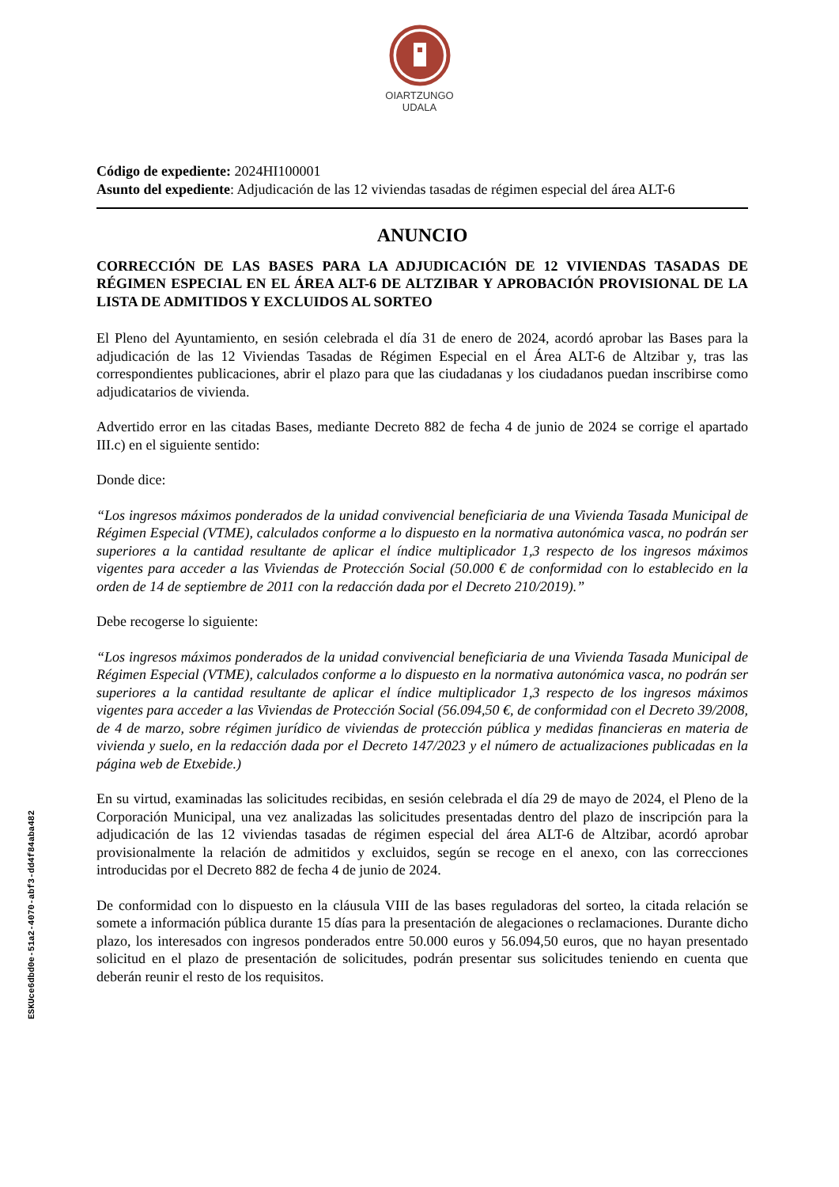OIARTZUNGO
UDALA
Código de expediente: 2024HI100001
Asunto del expediente: Adjudicación de las 12 viviendas tasadas de régimen especial del área ALT-6
ANUNCIO
CORRECCIÓN DE LAS BASES PARA LA ADJUDICACIÓN DE 12 VIVIENDAS TASADAS DE RÉGIMEN ESPECIAL EN EL ÁREA ALT-6 DE ALTZIBAR Y APROBACIÓN PROVISIONAL DE LA LISTA DE ADMITIDOS Y EXCLUIDOS AL SORTEO
El Pleno del Ayuntamiento, en sesión celebrada el día 31 de enero de 2024, acordó aprobar las Bases para la adjudicación de las 12 Viviendas Tasadas de Régimen Especial en el Área ALT-6 de Altzibar y, tras las correspondientes publicaciones, abrir el plazo para que las ciudadanas y los ciudadanos puedan inscribirse como adjudicatarios de vivienda.
Advertido error en las citadas Bases, mediante Decreto 882 de fecha 4 de junio de 2024 se corrige el apartado III.c) en el siguiente sentido:
Donde dice:
“Los ingresos máximos ponderados de la unidad convivencial beneficiaria de una Vivienda Tasada Municipal de Régimen Especial (VTME), calculados conforme a lo dispuesto en la normativa autonómica vasca, no podrán ser superiores a la cantidad resultante de aplicar el índice multiplicador 1,3 respecto de los ingresos máximos vigentes para acceder a las Viviendas de Protección Social (50.000 € de conformidad con lo establecido en la orden de 14 de septiembre de 2011 con la redacción dada por el Decreto 210/2019).”
Debe recogerse lo siguiente:
“Los ingresos máximos ponderados de la unidad convivencial beneficiaria de una Vivienda Tasada Municipal de Régimen Especial (VTME), calculados conforme a lo dispuesto en la normativa autonómica vasca, no podrán ser superiores a la cantidad resultante de aplicar el índice multiplicador 1,3 respecto de los ingresos máximos vigentes para acceder a las Viviendas de Protección Social (56.094,50 €, de conformidad con el Decreto 39/2008, de 4 de marzo, sobre régimen jurídico de viviendas de protección pública y medidas financieras en materia de vivienda y suelo, en la redacción dada por el Decreto 147/2023 y el número de actualizaciones publicadas en la página web de Etxebide.)
En su virtud, examinadas las solicitudes recibidas, en sesión celebrada el día 29 de mayo de 2024, el Pleno de la Corporación Municipal, una vez analizadas las solicitudes presentadas dentro del plazo de inscripción para la adjudicación de las 12 viviendas tasadas de régimen especial del área ALT-6 de Altzibar, acordó aprobar provisionalmente la relación de admitidos y excluidos, según se recoge en el anexo, con las correcciones introducidas por el Decreto 882 de fecha 4 de junio de 2024.
De conformidad con lo dispuesto en la cláusula VIII de las bases reguladoras del sorteo, la citada relación se somete a información pública durante 15 días para la presentación de alegaciones o reclamaciones. Durante dicho plazo, los interesados con ingresos ponderados entre 50.000 euros y 56.094,50 euros, que no hayan presentado solicitud en el plazo de presentación de solicitudes, podrán presentar sus solicitudes teniendo en cuenta que deberán reunir el resto de los requisitos.
ESKUce6dbd0e-51a2-4070-abf3-dd4f84aba482